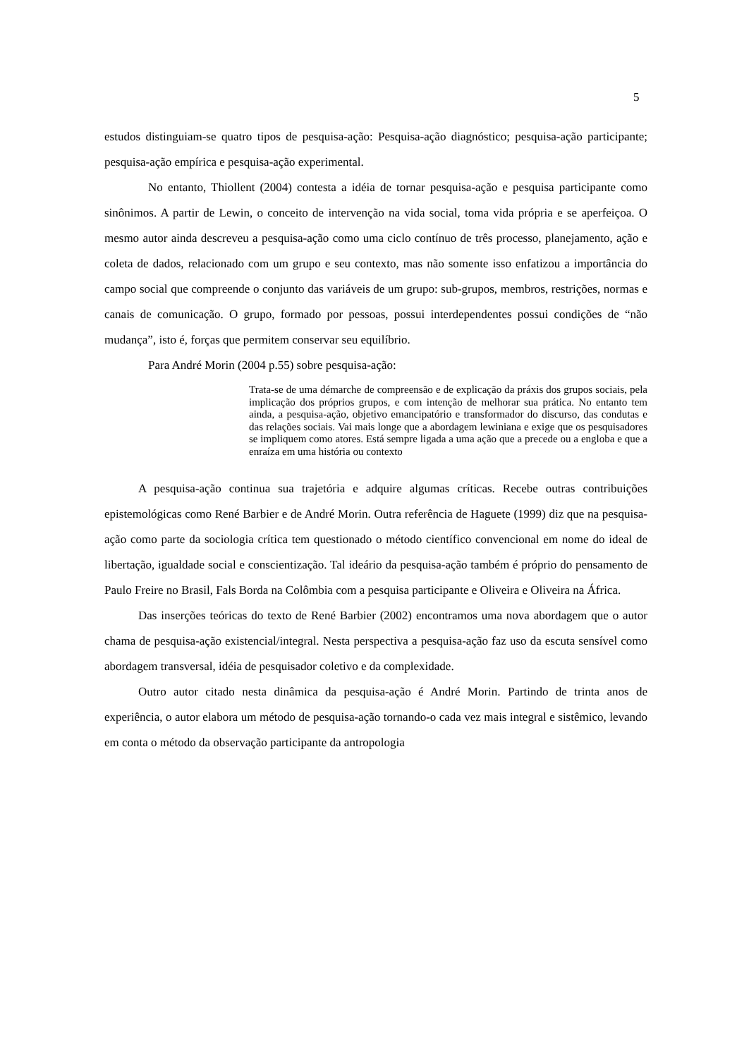5
estudos distinguiam-se quatro tipos de pesquisa-ação: Pesquisa-ação diagnóstico; pesquisa-ação participante; pesquisa-ação empírica e pesquisa-ação experimental.
No entanto, Thiollent (2004) contesta a idéia de tornar pesquisa-ação e pesquisa participante como sinônimos. A partir de Lewin, o conceito de intervenção na vida social, toma vida própria e se aperfeiçoa. O mesmo autor ainda descreveu a pesquisa-ação como uma ciclo contínuo de três processo, planejamento, ação e coleta de dados, relacionado com um grupo e seu contexto, mas não somente isso enfatizou a importância do campo social que compreende o conjunto das variáveis de um grupo: sub-grupos, membros, restrições, normas e canais de comunicação. O grupo, formado por pessoas, possui interdependentes possui condições de “não mudança”, isto é, forças que permitem conservar seu equilíbrio.
Para André Morin (2004 p.55) sobre pesquisa-ação:
Trata-se de uma démarche de compreensão e de explicação da práxis dos grupos sociais, pela implicação dos próprios grupos, e com intenção de melhorar sua prática. No entanto tem ainda, a pesquisa-ação, objetivo emancipatório e transformador do discurso, das condutas e das relações sociais. Vai mais longe que a abordagem lewiniana e exige que os pesquisadores se impliquem como atores. Está sempre ligada a uma ação que a precede ou a engloba e que a enraíza em uma história ou contexto
A pesquisa-ação continua sua trajetória e adquire algumas críticas. Recebe outras contribuições epistemológicas como René Barbier e de André Morin. Outra referência de Haguete (1999) diz que na pesquisa-ação como parte da sociologia crítica tem questionado o método científico convencional em nome do ideal de libertação, igualdade social e conscientização. Tal ideário da pesquisa-ação também é próprio do pensamento de Paulo Freire no Brasil, Fals Borda na Colômbia com a pesquisa participante e Oliveira e Oliveira na África.
Das inserções teóricas do texto de René Barbier (2002) encontramos uma nova abordagem que o autor chama de pesquisa-ação existencial/integral. Nesta perspectiva a pesquisa-ação faz uso da escuta sensível como abordagem transversal, idéia de pesquisador coletivo e da complexidade.
Outro autor citado nesta dinâmica da pesquisa-ação é André Morin. Partindo de trinta anos de experiência, o autor elabora um método de pesquisa-ação tornando-o cada vez mais integral e sistêmico, levando em conta o método da observação participante da antropologia